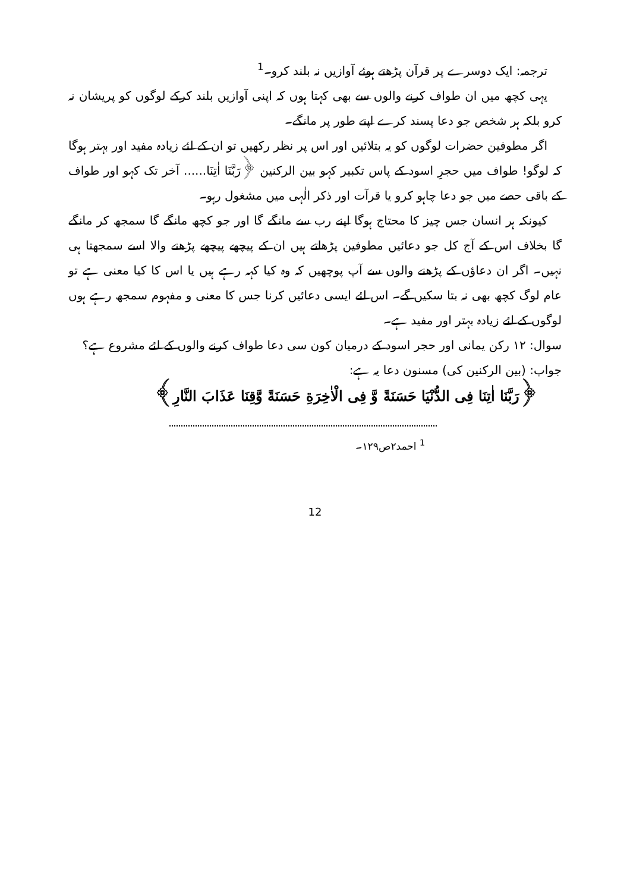ترجمہ: ایک دوسرے پر قرآن پڑھتے ہوئے آوازیں نہ بلند کرو۔<sup>1</sup>
یہی کچھ میں ان طواف کرنے والوں سے بھی کہتا ہوں کہ اپنی آوازیں بلند کرکے لوگوں کو پریشان نہ کرو بلکہ ہر شخص جو دعا پسند کرے اپنے طور پر مانگے۔
اگر مطوفین حضرات لوگوں کو یہ بتلائیں اور اس پر نظر رکھیں تو ان کے لئے زیادہ مفید اور بہتر ہوگا کہ لوگو! طواف میں حجرِ اسود کے پاس تکبیر کہو بین الرکنین ﴿رَبَّنَا اٰتِنَا...... آخر تک کہو اور طواف کے باقی حصے میں جو دعا چاہو کرو یا قرآت اور ذکر الٰہی میں مشغول رہو۔
کیونکہ ہر انسان جس چیز کا محتاج ہوگا اپنے رب سے مانگے گا اور جو کچھ مانگے گا سمجھ کر مانگے گا بخلاف اس کے آج کل جو دعائیں مطوفین پڑھاتے ہیں ان کے پیچھے پیچھے پڑھنے والا اسے سمجھتا ہی نہیں۔ اگر ان دعاؤں کے پڑھنے والوں سے آپ پوچھیں کہ وہ کیا کہہ رہے ہیں یا اس کا کیا معنی ہے تو عام لوگ کچھ بھی نہ بتا سکیں گے۔ اس لئے ایسی دعائیں کرنا جس کا معنی و مفہوم سمجھ رہے ہوں لوگوں کے لئے زیادہ بہتر اور مفید ہے۔
سوال: ۱۲ رکن یمانی اور حجر اسود کے درمیان کون سی دعا طواف کرنے والوں کے لئے مشروع ہے؟
جواب: (بین الرکنین کی) مسنون دعا یہ ہے:
﴿رَبَّنَا اٰتِنَا فِی الدُّنْیَا حَسَنَةً وَّ فِی الْاٰخِرَةِ حَسَنَةً وَّقِنَا عَذَابَ النَّارِ﴾
<sup>1</sup> احمد۲ص۱۲۹۔
12